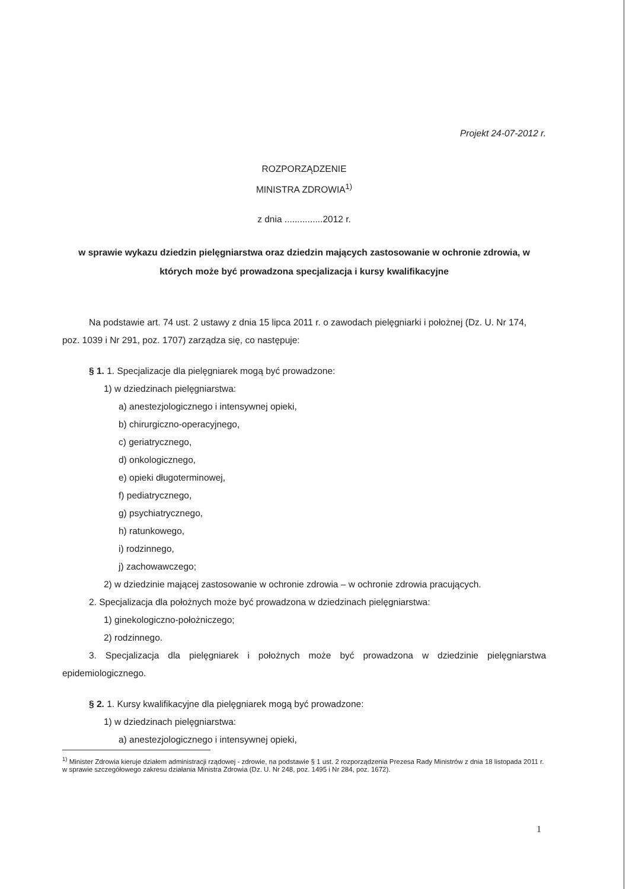Projekt 24-07-2012 r.
ROZPORZĄDZENIE
MINISTRA ZDROWIA<sup>1)</sup>
z dnia ...............2012 r.
w sprawie wykazu dziedzin pielęgniarstwa oraz dziedzin mających zastosowanie w ochronie zdrowia, w których może być prowadzona specjalizacja i kursy kwalifikacyjne
Na podstawie art. 74 ust. 2 ustawy z dnia 15 lipca 2011 r. o zawodach pielęgniarki i położnej (Dz. U. Nr 174, poz. 1039 i Nr 291, poz. 1707) zarządza się, co następuje:
§ 1. 1. Specjalizacje dla pielęgniarek mogą być prowadzone:
1) w dziedzinach pielęgniarstwa:
a) anestezjologicznego i intensywnej opieki,
b) chirurgiczno-operacyjnego,
c) geriatrycznego,
d) onkologicznego,
e) opieki długoterminowej,
f) pediatrycznego,
g) psychiatrycznego,
h) ratunkowego,
i) rodzinnego,
j) zachowawczego;
2) w dziedzinie mającej zastosowanie w ochronie zdrowia – w ochronie zdrowia pracujących.
2. Specjalizacja dla położnych może być prowadzona w dziedzinach pielęgniarstwa:
1) ginekologiczno-położniczego;
2) rodzinnego.
3. Specjalizacja dla pielęgniarek i położnych może być prowadzona w dziedzinie pielęgniarstwa epidemiologicznego.
§ 2. 1. Kursy kwalifikacyjne dla pielęgniarek mogą być prowadzone:
1) w dziedzinach pielęgniarstwa:
a) anestezjologicznego i intensywnej opieki,
<sup>1)</sup> Minister Zdrowia kieruje działem administracji rządowej - zdrowie, na podstawie § 1 ust. 2 rozporządzenia Prezesa Rady Ministrów z dnia 18 listopada 2011 r. w sprawie szczegółowego zakresu działania Ministra Zdrowia (Dz. U. Nr 248, poz. 1495 i Nr 284, poz. 1672).
1